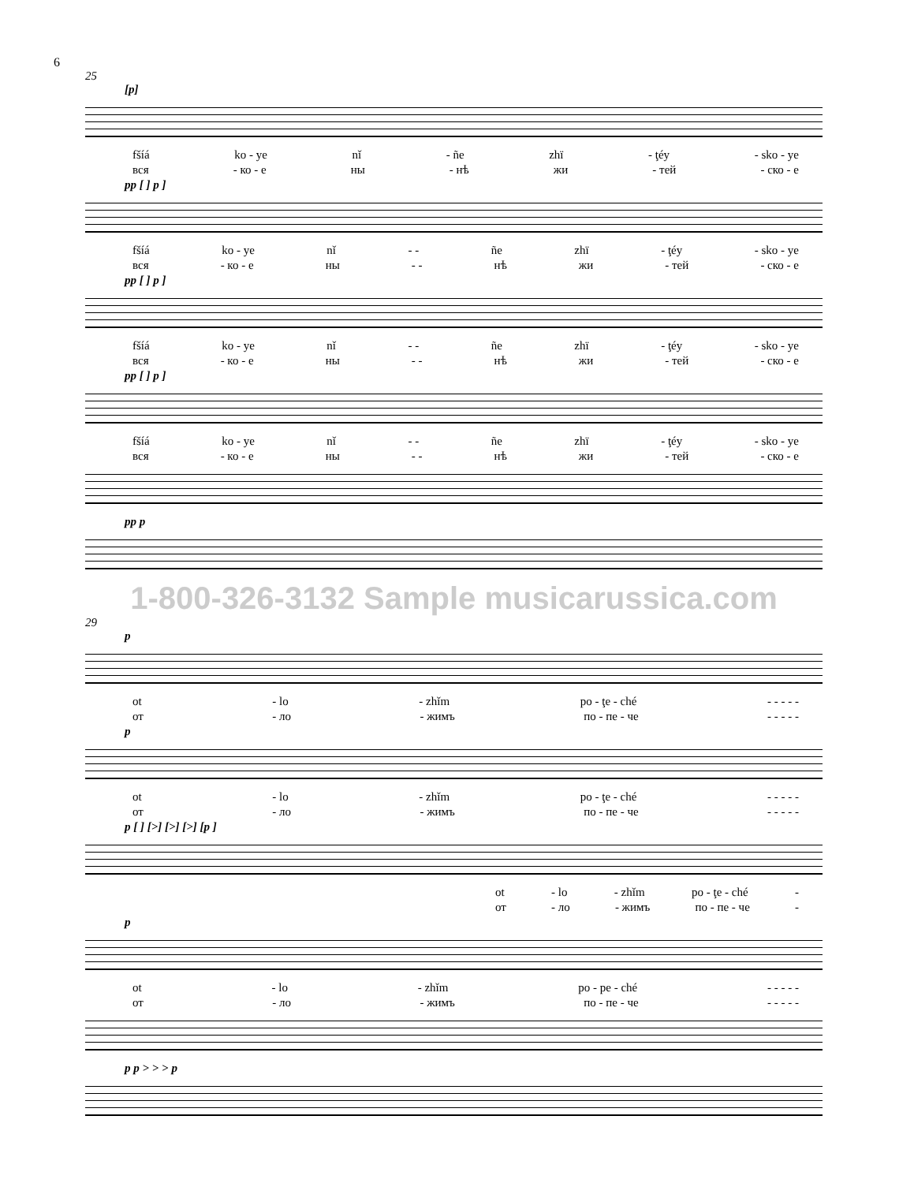6
25
[p]
fšíá ko - ye nǐ - ñe zhï - ţéy - sko - ye
вся - ко - е ны - нѣ жи - тей - ско - е
pp [ ] p ]
fšíá ko - ye nǐ - - ñe zhï - ţéy - sko - ye
вся - ко - е ны - - нѣ жи - тей - ско - е
pp [ ] p ]
fšíá ko - ye nǐ - - ñe zhï - ţéy - sko - ye
вся - ко - е ны - - нѣ жи - тей - ско - е
pp [ ] p ]
fšíá ko - ye nǐ - - ñe zhï - ţéy - sko - ye
вся - ко - е ны - - нѣ жи - тей - ско - е
pp p
1-800-326-3132 Sample musicarussica.com
29
p
ot - lo - zhǐm po - ţe - ché - - - - -
от - ло - жимъ по - пе - че - - - - -
p
ot - lo - zhǐm po - ţe - ché - - - - -
от - ло - жимъ по - пе - че - - - - -
p [ ] [>] [>] [>] [p ]
ot - lo - zhǐm po - ţe - ché -
от - ло - жимъ по - пе - че -
p
ot - lo - zhǐm po - pe - ché - - - - -
от - ло - жимъ по - пе - че - - - - -
p p > > > p